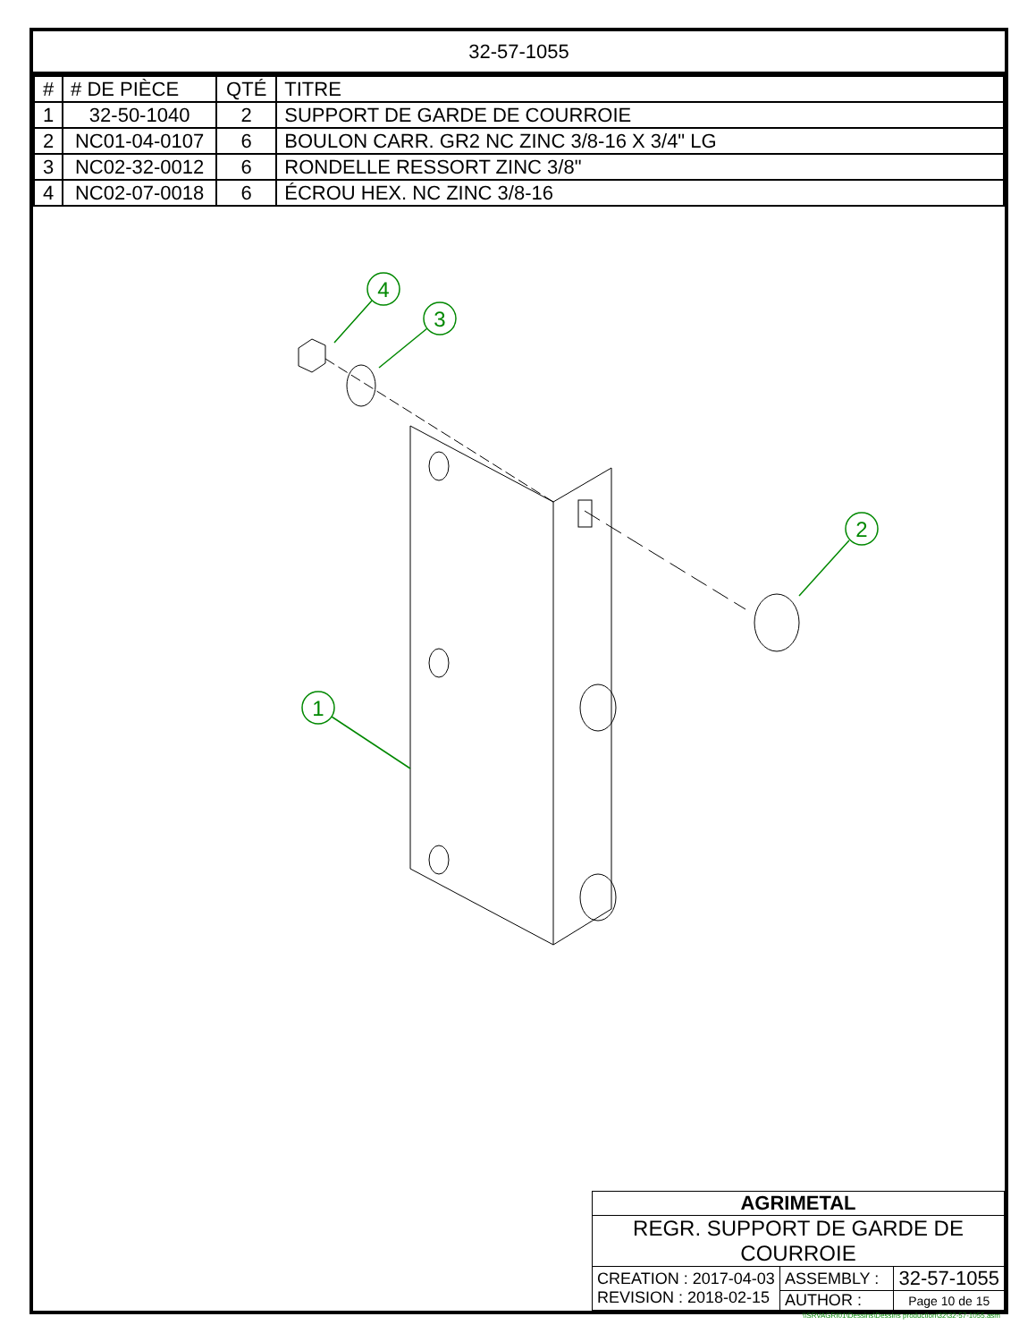32-57-1055
| # | # DE PIÈCE | QTÉ | TITRE |
| --- | --- | --- | --- |
| 1 | 32-50-1040 | 2 | SUPPORT DE GARDE DE COURROIE |
| 2 | NC01-04-0107 | 6 | BOULON CARR. GR2 NC ZINC 3/8-16 X 3/4" LG |
| 3 | NC02-32-0012 | 6 | RONDELLE RESSORT ZINC 3/8" |
| 4 | NC02-07-0018 | 6 | ÉCROU HEX. NC ZINC 3/8-16 |
4
3
2
1
| AGRIMETAL | | |
| REGR. SUPPORT DE GARDE DE COURROIE | | |
| CREATION : 2017-04-03 REVISION : 2018-02-15 | ASSEMBLY : | 32-57-1055 |
| | AUTHOR : | Page 10 de 15 |
\\SRVAGRI01\Dessins\Dessins production\32\32-57-1055.asm